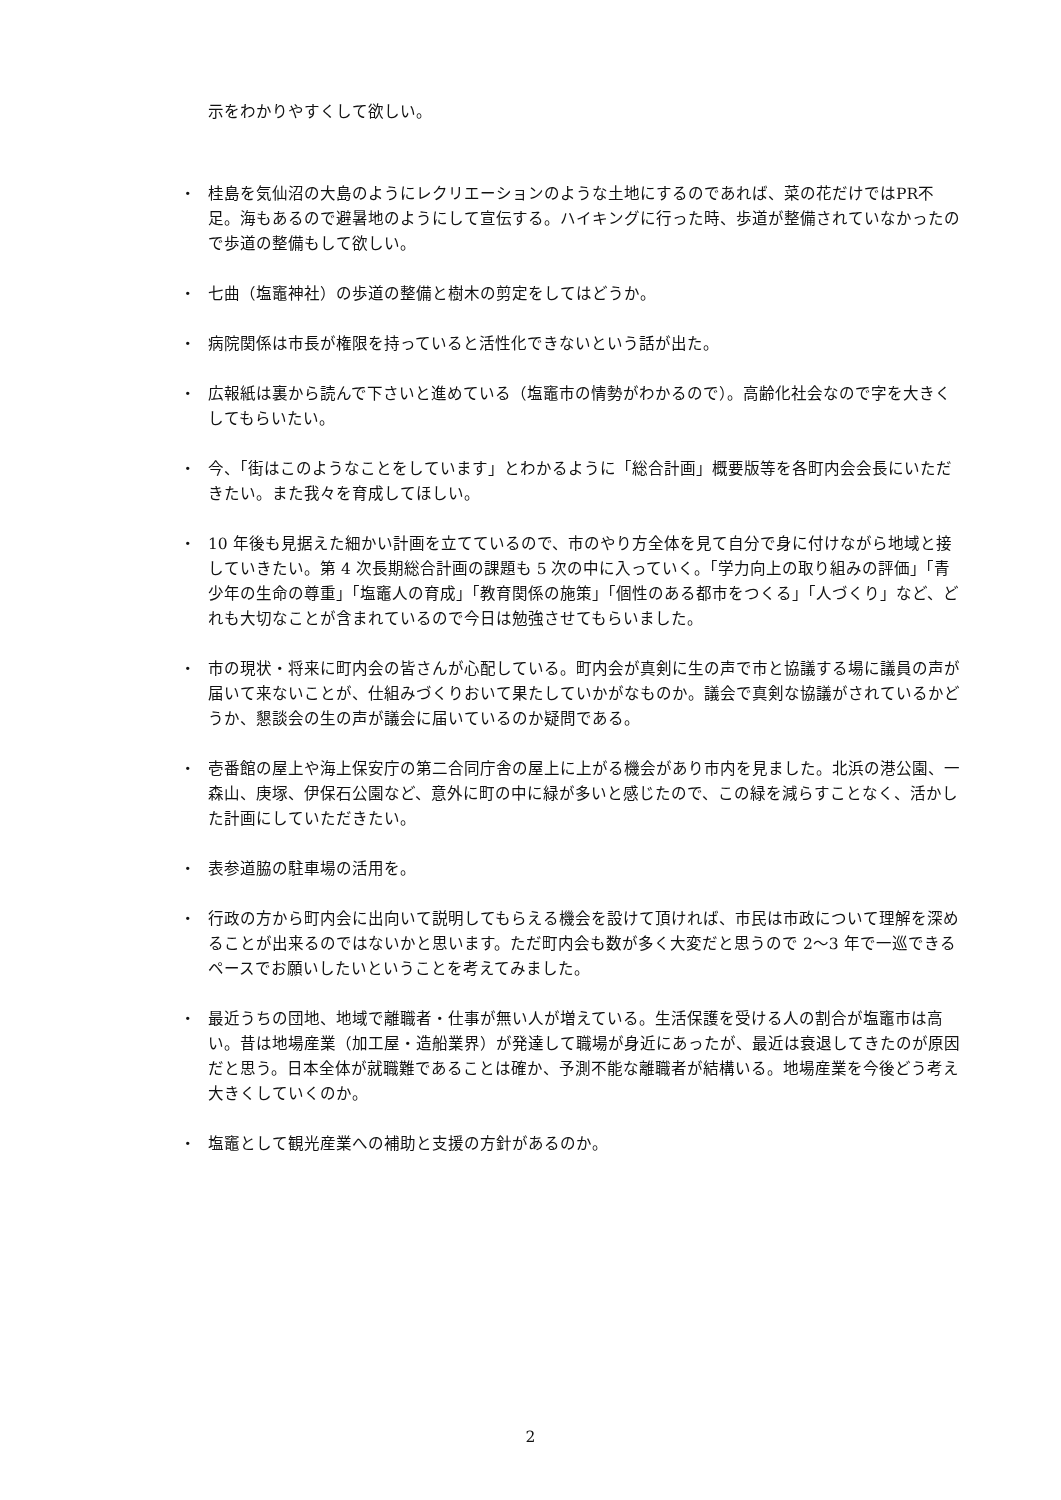示をわかりやすくして欲しい。
・ 桂島を気仙沼の大島のようにレクリエーションのような土地にするのであれば、菜の花だけではPR不足。海もあるので避暑地のようにして宣伝する。ハイキングに行った時、歩道が整備されていなかったので歩道の整備もして欲しい。
・ 七曲（塩竈神社）の歩道の整備と樹木の剪定をしてはどうか。
・ 病院関係は市長が権限を持っていると活性化できないという話が出た。
・ 広報紙は裏から読んで下さいと進めている（塩竈市の情勢がわかるので）。高齢化社会なので字を大きくしてもらいたい。
・ 今、「街はこのようなことをしています」とわかるように「総合計画」概要版等を各町内会会長にいただきたい。また我々を育成してほしい。
・ 10 年後も見据えた細かい計画を立てているので、市のやり方全体を見て自分で身に付けながら地域と接していきたい。第 4 次長期総合計画の課題も 5 次の中に入っていく。「学力向上の取り組みの評価」「青少年の生命の尊重」「塩竈人の育成」「教育関係の施策」「個性のある都市をつくる」「人づくり」など、どれも大切なことが含まれているので今日は勉強させてもらいました。
・ 市の現状・将来に町内会の皆さんが心配している。町内会が真剣に生の声で市と協議する場に議員の声が届いて来ないことが、仕組みづくりおいて果たしていかがなものか。議会で真剣な協議がされているかどうか、懇談会の生の声が議会に届いているのか疑問である。
・ 壱番館の屋上や海上保安庁の第二合同庁舎の屋上に上がる機会があり市内を見ました。北浜の港公園、一森山、庚塚、伊保石公園など、意外に町の中に緑が多いと感じたので、この緑を減らすことなく、活かした計画にしていただきたい。
・ 表参道脇の駐車場の活用を。
・ 行政の方から町内会に出向いて説明してもらえる機会を設けて頂ければ、市民は市政について理解を深めることが出来るのではないかと思います。ただ町内会も数が多く大変だと思うので 2～3 年で一巡できるペースでお願いしたいということを考えてみました。
・ 最近うちの団地、地域で離職者・仕事が無い人が増えている。生活保護を受ける人の割合が塩竈市は高い。昔は地場産業（加工屋・造船業界）が発達して職場が身近にあったが、最近は衰退してきたのが原因だと思う。日本全体が就職難であることは確か、予測不能な離職者が結構いる。地場産業を今後どう考え大きくしていくのか。
・ 塩竈として観光産業への補助と支援の方針があるのか。
2